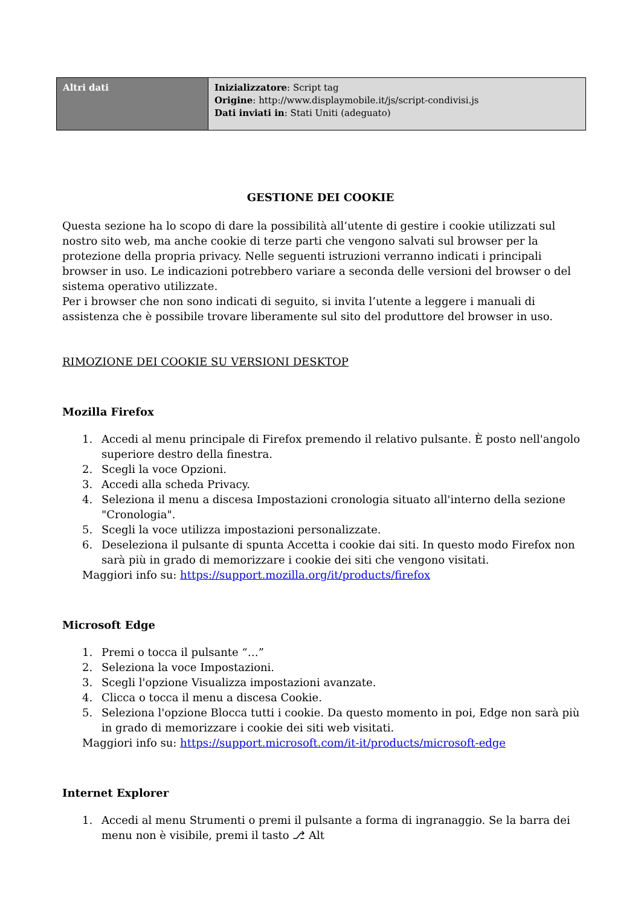| Altri dati | Inizializzatore : Script tag Origine : http://www.displaymobile.it/js/script-condivisi.js Dati inviati in : Stati Uniti (adeguato) |
GESTIONE DEI COOKIE
Questa sezione ha lo scopo di dare la possibilità all’utente di gestire i cookie utilizzati sul nostro sito web, ma anche cookie di terze parti che vengono salvati sul browser per la protezione della propria privacy. Nelle seguenti istruzioni verranno indicati i principali browser in uso. Le indicazioni potrebbero variare a seconda delle versioni del browser o del sistema operativo utilizzate.
Per i browser che non sono indicati di seguito, si invita l’utente a leggere i manuali di assistenza che è possibile trovare liberamente sul sito del produttore del browser in uso.
RIMOZIONE DEI COOKIE SU VERSIONI DESKTOP
Mozilla Firefox
1. Accedi al menu principale di Firefox premendo il relativo pulsante. È posto nell'angolo superiore destro della finestra.
2. Scegli la voce Opzioni.
3. Accedi alla scheda Privacy.
4. Seleziona il menu a discesa Impostazioni cronologia situato all'interno della sezione "Cronologia".
5. Scegli la voce utilizza impostazioni personalizzate.
6. Deseleziona il pulsante di spunta Accetta i cookie dai siti. In questo modo Firefox non sarà più in grado di memorizzare i cookie dei siti che vengono visitati.
Maggiori info su: https://support.mozilla.org/it/products/firefox
Microsoft Edge
1. Premi o tocca il pulsante “…”
2. Seleziona la voce Impostazioni.
3. Scegli l'opzione Visualizza impostazioni avanzate.
4. Clicca o tocca il menu a discesa Cookie.
5. Seleziona l'opzione Blocca tutti i cookie. Da questo momento in poi, Edge non sarà più in grado di memorizzare i cookie dei siti web visitati.
Maggiori info su: https://support.microsoft.com/it-it/products/microsoft-edge
Internet Explorer
1. Accedi al menu Strumenti o premi il pulsante a forma di ingranaggio. Se la barra dei menu non è visibile, premi il tasto ⎇ Alt